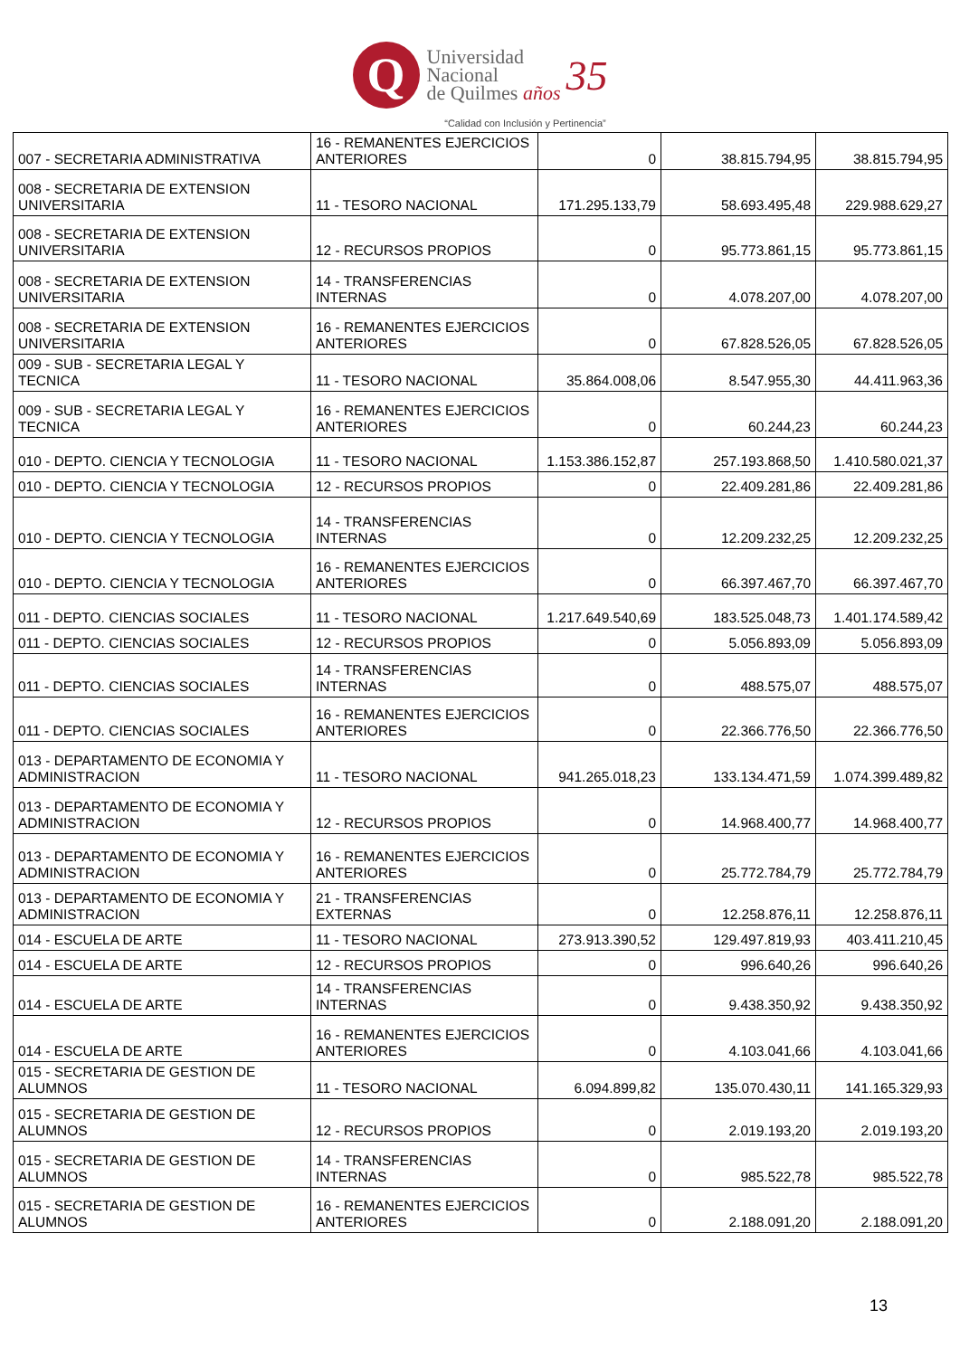Q
Universidad
Nacional
de Quilmes años
35
“Calidad con Inclusión y Pertinencia”
| 007 - SECRETARIA ADMINISTRATIVA | 16 - REMANENTES EJERCICIOS ANTERIORES | 0 | 38.815.794,95 | 38.815.794,95 |
| 008 - SECRETARIA DE EXTENSION UNIVERSITARIA | 11 - TESORO NACIONAL | 171.295.133,79 | 58.693.495,48 | 229.988.629,27 |
| 008 - SECRETARIA DE EXTENSION UNIVERSITARIA | 12 - RECURSOS PROPIOS | 0 | 95.773.861,15 | 95.773.861,15 |
| 008 - SECRETARIA DE EXTENSION UNIVERSITARIA | 14 - TRANSFERENCIAS INTERNAS | 0 | 4.078.207,00 | 4.078.207,00 |
| 008 - SECRETARIA DE EXTENSION UNIVERSITARIA | 16 - REMANENTES EJERCICIOS ANTERIORES | 0 | 67.828.526,05 | 67.828.526,05 |
| 009 - SUB - SECRETARIA LEGAL Y TECNICA | 11 - TESORO NACIONAL | 35.864.008,06 | 8.547.955,30 | 44.411.963,36 |
| 009 - SUB - SECRETARIA LEGAL Y TECNICA | 16 - REMANENTES EJERCICIOS ANTERIORES | 0 | 60.244,23 | 60.244,23 |
| 010 - DEPTO. CIENCIA Y TECNOLOGIA | 11 - TESORO NACIONAL | 1.153.386.152,87 | 257.193.868,50 | 1.410.580.021,37 |
| 010 - DEPTO. CIENCIA Y TECNOLOGIA | 12 - RECURSOS PROPIOS | 0 | 22.409.281,86 | 22.409.281,86 |
| 010 - DEPTO. CIENCIA Y TECNOLOGIA | 14 - TRANSFERENCIAS INTERNAS | 0 | 12.209.232,25 | 12.209.232,25 |
| 010 - DEPTO. CIENCIA Y TECNOLOGIA | 16 - REMANENTES EJERCICIOS ANTERIORES | 0 | 66.397.467,70 | 66.397.467,70 |
| 011 - DEPTO. CIENCIAS SOCIALES | 11 - TESORO NACIONAL | 1.217.649.540,69 | 183.525.048,73 | 1.401.174.589,42 |
| 011 - DEPTO. CIENCIAS SOCIALES | 12 - RECURSOS PROPIOS | 0 | 5.056.893,09 | 5.056.893,09 |
| 011 - DEPTO. CIENCIAS SOCIALES | 14 - TRANSFERENCIAS INTERNAS | 0 | 488.575,07 | 488.575,07 |
| 011 - DEPTO. CIENCIAS SOCIALES | 16 - REMANENTES EJERCICIOS ANTERIORES | 0 | 22.366.776,50 | 22.366.776,50 |
| 013 - DEPARTAMENTO DE ECONOMIA Y ADMINISTRACION | 11 - TESORO NACIONAL | 941.265.018,23 | 133.134.471,59 | 1.074.399.489,82 |
| 013 - DEPARTAMENTO DE ECONOMIA Y ADMINISTRACION | 12 - RECURSOS PROPIOS | 0 | 14.968.400,77 | 14.968.400,77 |
| 013 - DEPARTAMENTO DE ECONOMIA Y ADMINISTRACION | 16 - REMANENTES EJERCICIOS ANTERIORES | 0 | 25.772.784,79 | 25.772.784,79 |
| 013 - DEPARTAMENTO DE ECONOMIA Y ADMINISTRACION | 21 - TRANSFERENCIAS EXTERNAS | 0 | 12.258.876,11 | 12.258.876,11 |
| 014 - ESCUELA DE ARTE | 11 - TESORO NACIONAL | 273.913.390,52 | 129.497.819,93 | 403.411.210,45 |
| 014 - ESCUELA DE ARTE | 12 - RECURSOS PROPIOS | 0 | 996.640,26 | 996.640,26 |
| 014 - ESCUELA DE ARTE | 14 - TRANSFERENCIAS INTERNAS | 0 | 9.438.350,92 | 9.438.350,92 |
| 014 - ESCUELA DE ARTE | 16 - REMANENTES EJERCICIOS ANTERIORES | 0 | 4.103.041,66 | 4.103.041,66 |
| 015 - SECRETARIA DE GESTION DE ALUMNOS | 11 - TESORO NACIONAL | 6.094.899,82 | 135.070.430,11 | 141.165.329,93 |
| 015 - SECRETARIA DE GESTION DE ALUMNOS | 12 - RECURSOS PROPIOS | 0 | 2.019.193,20 | 2.019.193,20 |
| 015 - SECRETARIA DE GESTION DE ALUMNOS | 14 - TRANSFERENCIAS INTERNAS | 0 | 985.522,78 | 985.522,78 |
| 015 - SECRETARIA DE GESTION DE ALUMNOS | 16 - REMANENTES EJERCICIOS ANTERIORES | 0 | 2.188.091,20 | 2.188.091,20 |
13